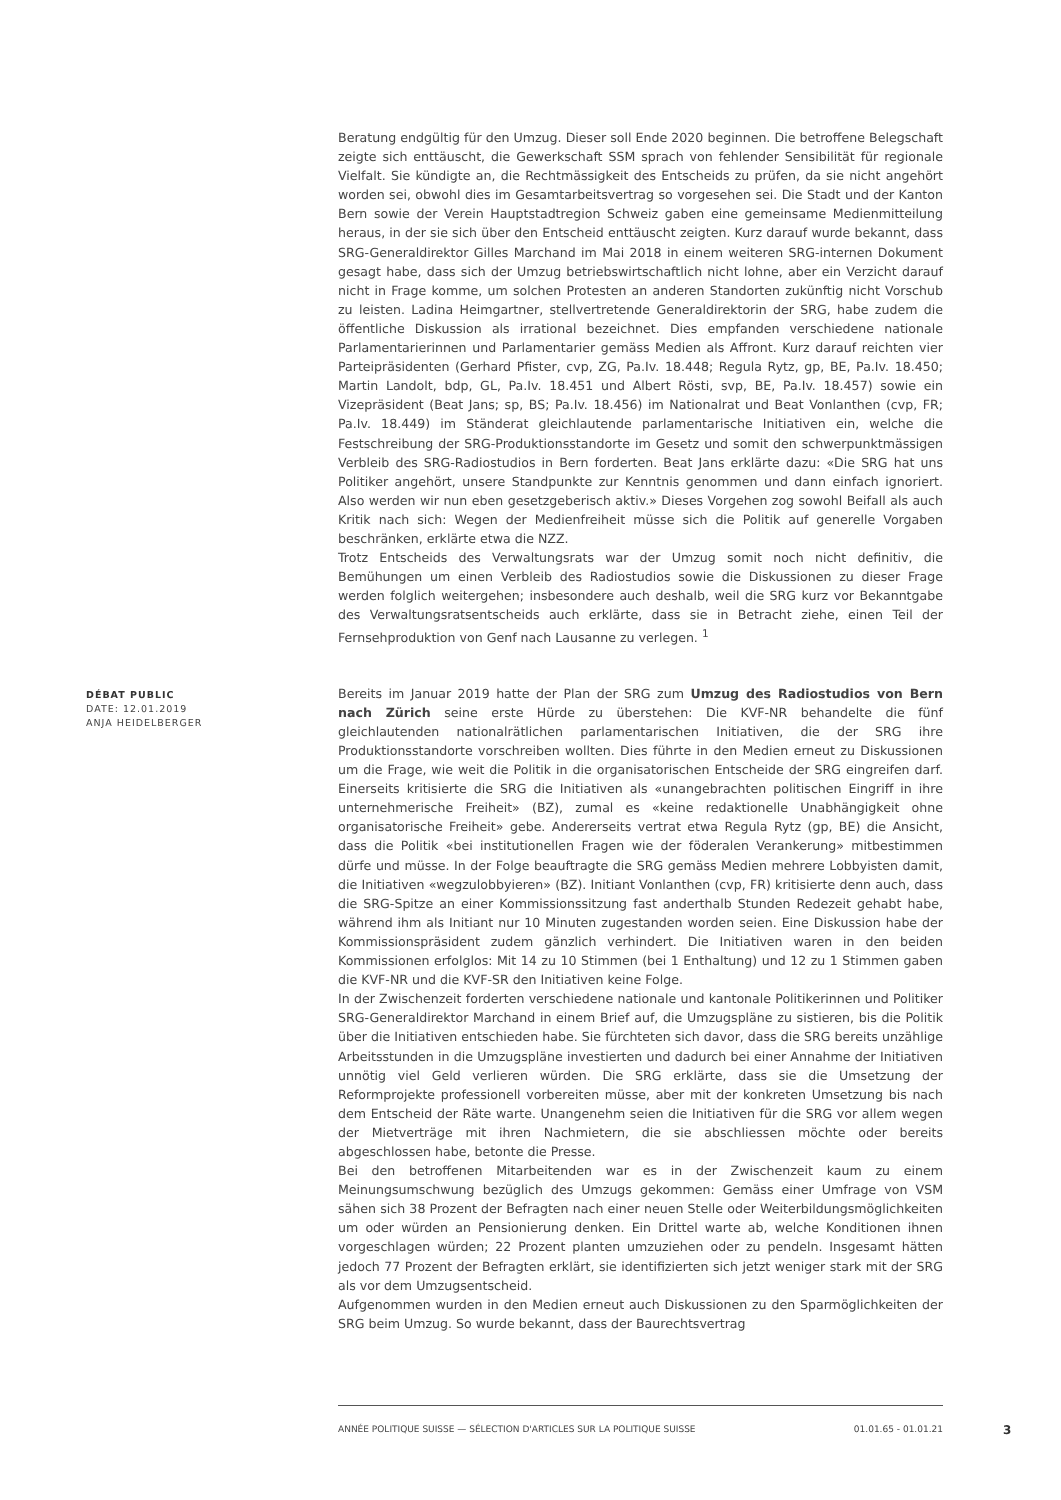Beratung endgültig für den Umzug. Dieser soll Ende 2020 beginnen. Die betroffene Belegschaft zeigte sich enttäuscht, die Gewerkschaft SSM sprach von fehlender Sensibilität für regionale Vielfalt. Sie kündigte an, die Rechtmässigkeit des Entscheids zu prüfen, da sie nicht angehört worden sei, obwohl dies im Gesamtarbeitsvertrag so vorgesehen sei. Die Stadt und der Kanton Bern sowie der Verein Hauptstadtregion Schweiz gaben eine gemeinsame Medienmitteilung heraus, in der sie sich über den Entscheid enttäuscht zeigten. Kurz darauf wurde bekannt, dass SRG-Generaldirektor Gilles Marchand im Mai 2018 in einem weiteren SRG-internen Dokument gesagt habe, dass sich der Umzug betriebswirtschaftlich nicht lohne, aber ein Verzicht darauf nicht in Frage komme, um solchen Protesten an anderen Standorten zukünftig nicht Vorschub zu leisten. Ladina Heimgartner, stellvertretende Generaldirektorin der SRG, habe zudem die öffentliche Diskussion als irrational bezeichnet. Dies empfanden verschiedene nationale Parlamentarierinnen und Parlamentarier gemäss Medien als Affront. Kurz darauf reichten vier Parteipräsidenten (Gerhard Pfister, cvp, ZG, Pa.Iv. 18.448; Regula Rytz, gp, BE, Pa.Iv. 18.450; Martin Landolt, bdp, GL, Pa.Iv. 18.451 und Albert Rösti, svp, BE, Pa.Iv. 18.457) sowie ein Vizepräsident (Beat Jans; sp, BS; Pa.Iv. 18.456) im Nationalrat und Beat Vonlanthen (cvp, FR; Pa.Iv. 18.449) im Ständerat gleichlautende parlamentarische Initiativen ein, welche die Festschreibung der SRG-Produktionsstandorte im Gesetz und somit den schwerpunktmässigen Verbleib des SRG-Radiostudios in Bern forderten. Beat Jans erklärte dazu: «Die SRG hat uns Politiker angehört, unsere Standpunkte zur Kenntnis genommen und dann einfach ignoriert. Also werden wir nun eben gesetzgeberisch aktiv.» Dieses Vorgehen zog sowohl Beifall als auch Kritik nach sich: Wegen der Medienfreiheit müsse sich die Politik auf generelle Vorgaben beschränken, erklärte etwa die NZZ.
Trotz Entscheids des Verwaltungsrats war der Umzug somit noch nicht definitiv, die Bemühungen um einen Verbleib des Radiostudios sowie die Diskussionen zu dieser Frage werden folglich weitergehen; insbesondere auch deshalb, weil die SRG kurz vor Bekanntgabe des Verwaltungsratsentscheids auch erklärte, dass sie in Betracht ziehe, einen Teil der Fernsehproduktion von Genf nach Lausanne zu verlegen. <sup>1</sup>
DÉBAT PUBLIC
DATE: 12.01.2019
ANJA HEIDELBERGER
Bereits im Januar 2019 hatte der Plan der SRG zum Umzug des Radiostudios von Bern nach Zürich seine erste Hürde zu überstehen: Die KVF-NR behandelte die fünf gleichlautenden nationalrätlichen parlamentarischen Initiativen, die der SRG ihre Produktionsstandorte vorschreiben wollten. Dies führte in den Medien erneut zu Diskussionen um die Frage, wie weit die Politik in die organisatorischen Entscheide der SRG eingreifen darf. Einerseits kritisierte die SRG die Initiativen als «unangebrachten politischen Eingriff in ihre unternehmerische Freiheit» (BZ), zumal es «keine redaktionelle Unabhängigkeit ohne organisatorische Freiheit» gebe. Andererseits vertrat etwa Regula Rytz (gp, BE) die Ansicht, dass die Politik «bei institutionellen Fragen wie der föderalen Verankerung» mitbestimmen dürfe und müsse. In der Folge beauftragte die SRG gemäss Medien mehrere Lobbyisten damit, die Initiativen «wegzulobbyieren» (BZ). Initiant Vonlanthen (cvp, FR) kritisierte denn auch, dass die SRG-Spitze an einer Kommissionssitzung fast anderthalb Stunden Redezeit gehabt habe, während ihm als Initiant nur 10 Minuten zugestanden worden seien. Eine Diskussion habe der Kommissionspräsident zudem gänzlich verhindert. Die Initiativen waren in den beiden Kommissionen erfolglos: Mit 14 zu 10 Stimmen (bei 1 Enthaltung) und 12 zu 1 Stimmen gaben die KVF-NR und die KVF-SR den Initiativen keine Folge.
In der Zwischenzeit forderten verschiedene nationale und kantonale Politikerinnen und Politiker SRG-Generaldirektor Marchand in einem Brief auf, die Umzugspläne zu sistieren, bis die Politik über die Initiativen entschieden habe. Sie fürchteten sich davor, dass die SRG bereits unzählige Arbeitsstunden in die Umzugspläne investierten und dadurch bei einer Annahme der Initiativen unnötig viel Geld verlieren würden. Die SRG erklärte, dass sie die Umsetzung der Reformprojekte professionell vorbereiten müsse, aber mit der konkreten Umsetzung bis nach dem Entscheid der Räte warte. Unangenehm seien die Initiativen für die SRG vor allem wegen der Mietverträge mit ihren Nachmietern, die sie abschliessen möchte oder bereits abgeschlossen habe, betonte die Presse.
Bei den betroffenen Mitarbeitenden war es in der Zwischenzeit kaum zu einem Meinungsumschwung bezüglich des Umzugs gekommen: Gemäss einer Umfrage von VSM sähen sich 38 Prozent der Befragten nach einer neuen Stelle oder Weiterbildungsmöglichkeiten um oder würden an Pensionierung denken. Ein Drittel warte ab, welche Konditionen ihnen vorgeschlagen würden; 22 Prozent planten umzuziehen oder zu pendeln. Insgesamt hätten jedoch 77 Prozent der Befragten erklärt, sie identifizierten sich jetzt weniger stark mit der SRG als vor dem Umzugsentscheid.
Aufgenommen wurden in den Medien erneut auch Diskussionen zu den Sparmöglichkeiten der SRG beim Umzug. So wurde bekannt, dass der Baurechtsvertrag
ANNÉE POLITIQUE SUISSE — SÉLECTION D'ARTICLES SUR LA POLITIQUE SUISSE 01.01.65 - 01.01.21
3